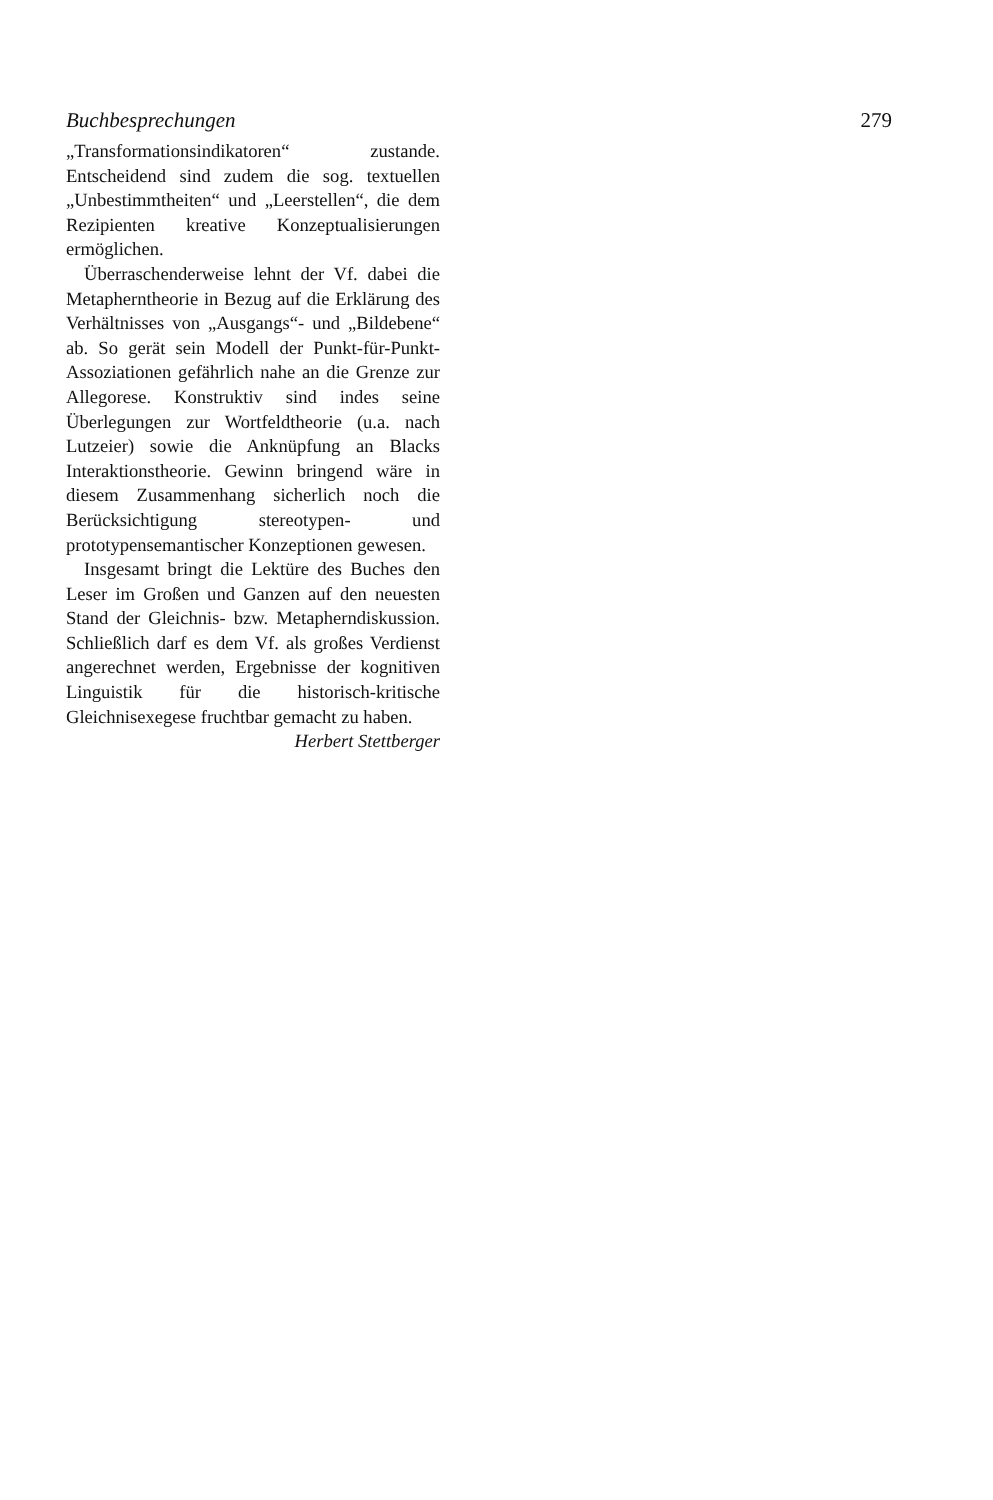Buchbesprechungen 279
„Transformationsindikatoren“ zustande. Entscheidend sind zudem die sog. textuellen „Unbestimmtheiten“ und „Leerstellen“, die dem Rezipienten kreative Konzeptualisierungen ermöglichen.
Überraschenderweise lehnt der Vf. dabei die Metapherntheorie in Bezug auf die Erklärung des Verhältnisses von „Ausgangs“- und „Bildebene“ ab. So gerät sein Modell der Punkt-für-Punkt-Assoziationen gefährlich nahe an die Grenze zur Allegorese. Konstruktiv sind indes seine Überlegungen zur Wortfeldtheorie (u.a. nach Lutzeier) sowie die Anknüpfung an Blacks Interaktionstheorie. Gewinn bringend wäre in diesem Zusammenhang sicherlich noch die Berücksichtigung stereotypen- und prototypensemantischer Konzeptionen gewesen.
Insgesamt bringt die Lektüre des Buches den Leser im Großen und Ganzen auf den neuesten Stand der Gleichnis- bzw. Metapherndiskussion. Schließlich darf es dem Vf. als großes Verdienst angerechnet werden, Ergebnisse der kognitiven Linguistik für die historisch-kritische Gleichnisexegese fruchtbar gemacht zu haben.
Herbert Stettberger